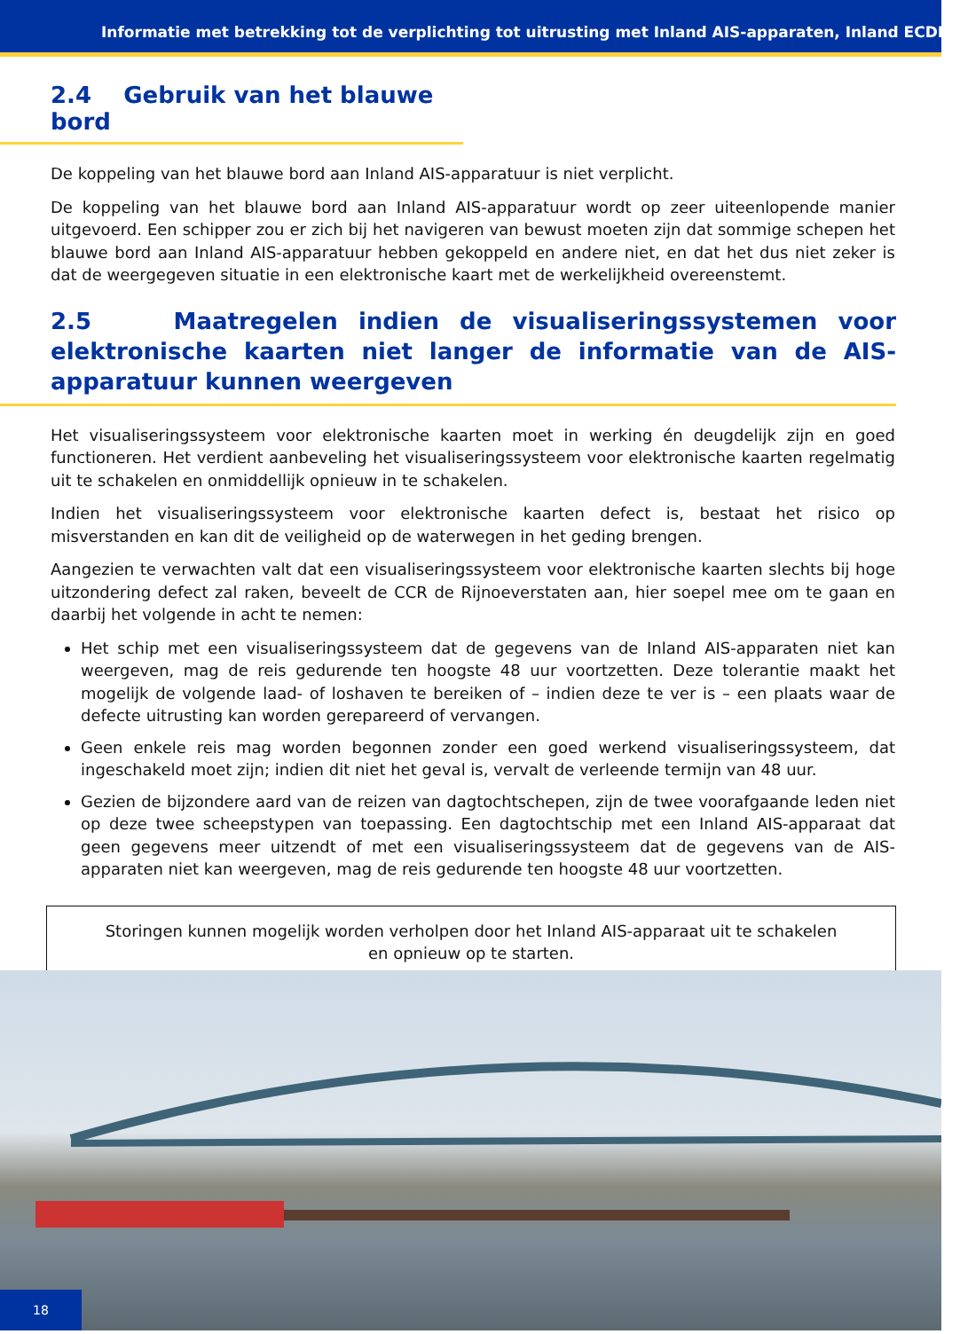Informatie met betrekking tot de verplichting tot uitrusting met Inland AIS-apparaten, Inland ECDIS-
2.4 Gebruik van het blauwe bord
De koppeling van het blauwe bord aan Inland AIS-apparatuur is niet verplicht.
De koppeling van het blauwe bord aan Inland AIS-apparatuur wordt op zeer uiteenlopende manier uitgevoerd. Een schipper zou er zich bij het navigeren van bewust moeten zijn dat sommige schepen het blauwe bord aan Inland AIS-apparatuur hebben gekoppeld en andere niet, en dat het dus niet zeker is dat de weergegeven situatie in een elektronische kaart met de werkelijkheid overeenstemt.
2.5 Maatregelen indien de visualiseringssystemen voor elektronische kaarten niet langer de informatie van de AIS-apparatuur kunnen weergeven
Het visualiseringssysteem voor elektronische kaarten moet in werking én deugdelijk zijn en goed functioneren. Het verdient aanbeveling het visualiseringssysteem voor elektronische kaarten regelmatig uit te schakelen en onmiddellijk opnieuw in te schakelen.
Indien het visualiseringssysteem voor elektronische kaarten defect is, bestaat het risico op misverstanden en kan dit de veiligheid op de waterwegen in het geding brengen.
Aangezien te verwachten valt dat een visualiseringssysteem voor elektronische kaarten slechts bij hoge uitzondering defect zal raken, beveelt de CCR de Rijnoeverstaten aan, hier soepel mee om te gaan en daarbij het volgende in acht te nemen:
Het schip met een visualiseringssysteem dat de gegevens van de Inland AIS-apparaten niet kan weergeven, mag de reis gedurende ten hoogste 48 uur voortzetten. Deze tolerantie maakt het mogelijk de volgende laad- of loshaven te bereiken of – indien deze te ver is – een plaats waar de defecte uitrusting kan worden gerepareerd of vervangen.
Geen enkele reis mag worden begonnen zonder een goed werkend visualiseringssysteem, dat ingeschakeld moet zijn; indien dit niet het geval is, vervalt de verleende termijn van 48 uur.
Gezien de bijzondere aard van de reizen van dagtochtschepen, zijn de twee voorafgaande leden niet op deze twee scheepstypen van toepassing. Een dagtochtschip met een Inland AIS-apparaat dat geen gegevens meer uitzendt of met een visualiseringssysteem dat de gegevens van de AIS-apparaten niet kan weergeven, mag de reis gedurende ten hoogste 48 uur voortzetten.
Storingen kunnen mogelijk worden verholpen door het Inland AIS-apparaat uit te schakelen
en opnieuw op te starten.
18